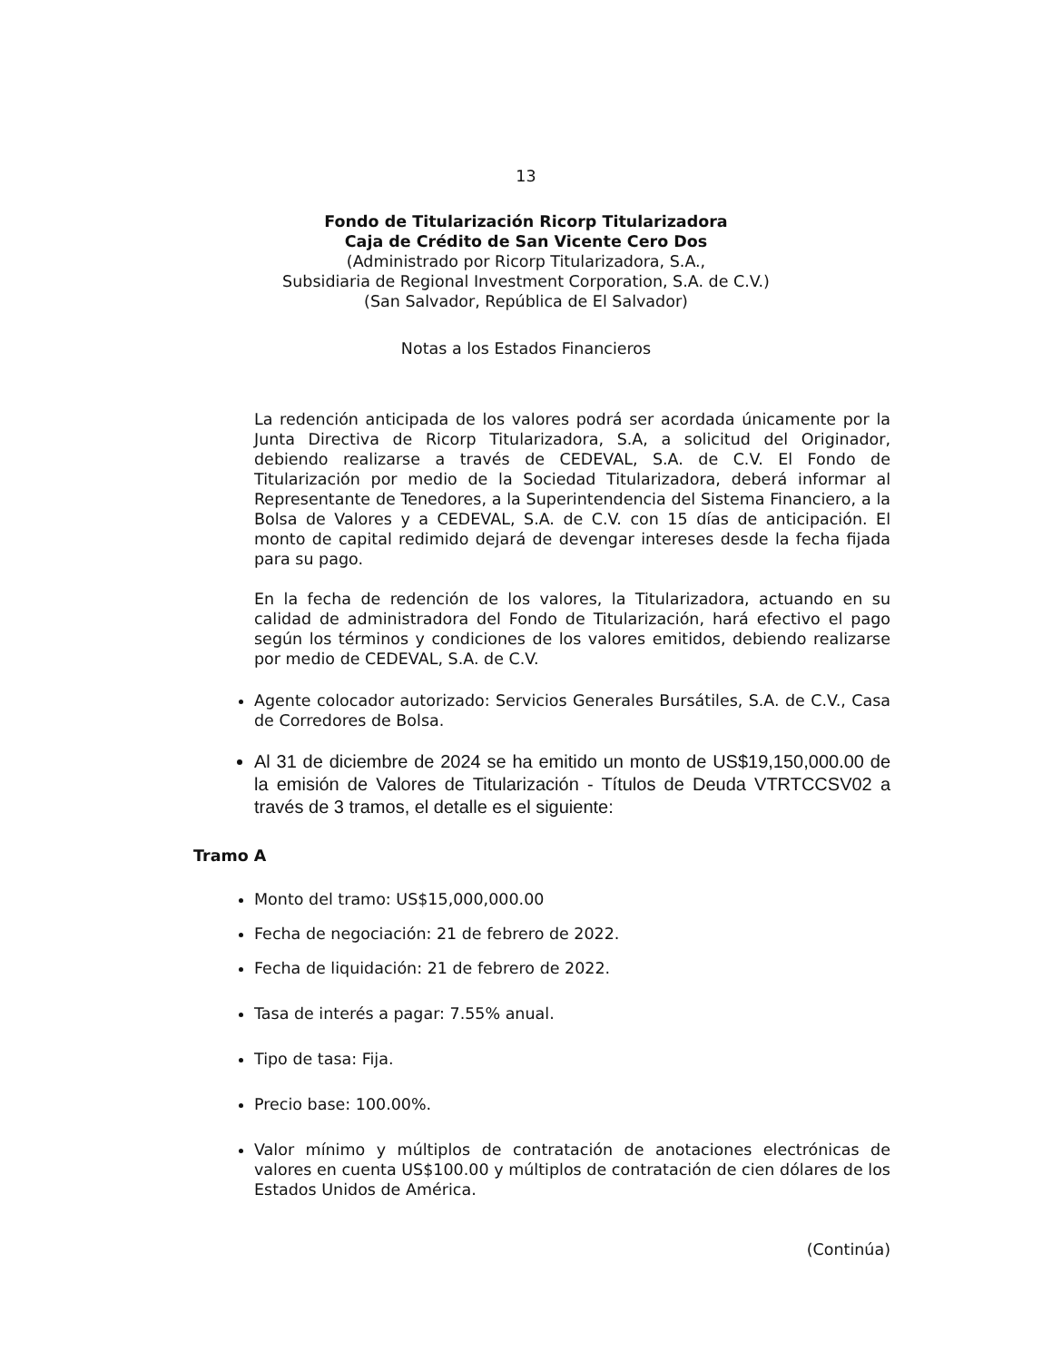13
Fondo de Titularización Ricorp Titularizadora
Caja de Crédito de San Vicente Cero Dos
(Administrado por Ricorp Titularizadora, S.A.,
Subsidiaria de Regional Investment Corporation, S.A. de C.V.)
(San Salvador, República de El Salvador)
Notas a los Estados Financieros
La redención anticipada de los valores podrá ser acordada únicamente por la Junta Directiva de Ricorp Titularizadora, S.A, a solicitud del Originador, debiendo realizarse a través de CEDEVAL, S.A. de C.V. El Fondo de Titularización por medio de la Sociedad Titularizadora, deberá informar al Representante de Tenedores, a la Superintendencia del Sistema Financiero, a la Bolsa de Valores y a CEDEVAL, S.A. de C.V. con 15 días de anticipación. El monto de capital redimido dejará de devengar intereses desde la fecha fijada para su pago.
En la fecha de redención de los valores, la Titularizadora, actuando en su calidad de administradora del Fondo de Titularización, hará efectivo el pago según los términos y condiciones de los valores emitidos, debiendo realizarse por medio de CEDEVAL, S.A. de C.V.
Agente colocador autorizado: Servicios Generales Bursátiles, S.A. de C.V., Casa de Corredores de Bolsa.
Al 31 de diciembre de 2024 se ha emitido un monto de US$19,150,000.00 de la emisión de Valores de Titularización - Títulos de Deuda VTRTCCSV02 a través de 3 tramos, el detalle es el siguiente:
Tramo A
Monto del tramo: US$15,000,000.00
Fecha de negociación: 21 de febrero de 2022.
Fecha de liquidación: 21 de febrero de 2022.
Tasa de interés a pagar: 7.55% anual.
Tipo de tasa: Fija.
Precio base: 100.00%.
Valor mínimo y múltiplos de contratación de anotaciones electrónicas de valores en cuenta US$100.00 y múltiplos de contratación de cien dólares de los Estados Unidos de América.
(Continúa)